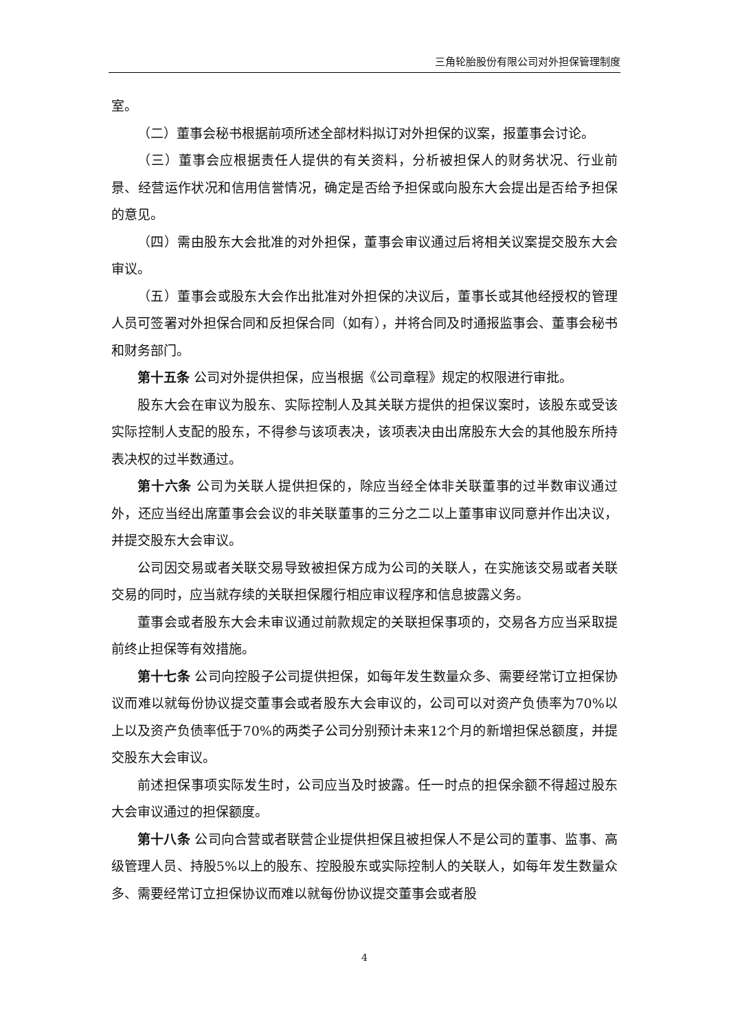三角轮胎股份有限公司对外担保管理制度
室。
（二）董事会秘书根据前项所述全部材料拟订对外担保的议案，报董事会讨论。
（三）董事会应根据责任人提供的有关资料，分析被担保人的财务状况、行业前景、经营运作状况和信用信誉情况，确定是否给予担保或向股东大会提出是否给予担保的意见。
（四）需由股东大会批准的对外担保，董事会审议通过后将相关议案提交股东大会审议。
（五）董事会或股东大会作出批准对外担保的决议后，董事长或其他经授权的管理人员可签署对外担保合同和反担保合同（如有），并将合同及时通报监事会、董事会秘书和财务部门。
第十五条 公司对外提供担保，应当根据《公司章程》规定的权限进行审批。
股东大会在审议为股东、实际控制人及其关联方提供的担保议案时，该股东或受该实际控制人支配的股东，不得参与该项表决，该项表决由出席股东大会的其他股东所持表决权的过半数通过。
第十六条 公司为关联人提供担保的，除应当经全体非关联董事的过半数审议通过外，还应当经出席董事会会议的非关联董事的三分之二以上董事审议同意并作出决议，并提交股东大会审议。
公司因交易或者关联交易导致被担保方成为公司的关联人，在实施该交易或者关联交易的同时，应当就存续的关联担保履行相应审议程序和信息披露义务。
董事会或者股东大会未审议通过前款规定的关联担保事项的，交易各方应当采取提前终止担保等有效措施。
第十七条 公司向控股子公司提供担保，如每年发生数量众多、需要经常订立担保协议而难以就每份协议提交董事会或者股东大会审议的，公司可以对资产负债率为70%以上以及资产负债率低于70%的两类子公司分别预计未来12个月的新增担保总额度，并提交股东大会审议。
前述担保事项实际发生时，公司应当及时披露。任一时点的担保余额不得超过股东大会审议通过的担保额度。
第十八条 公司向合营或者联营企业提供担保且被担保人不是公司的董事、监事、高级管理人员、持股5%以上的股东、控股股东或实际控制人的关联人，如每年发生数量众多、需要经常订立担保协议而难以就每份协议提交董事会或者股
4